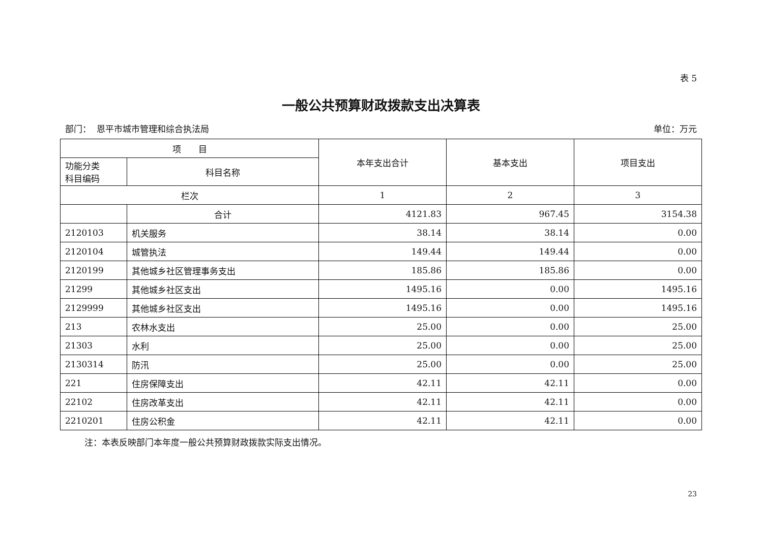表 5
一般公共预算财政拨款支出决算表
部门： 恩平市城市管理和综合执法局 单位：万元
| 项 目 | | 本年支出合计 | 基本支出 | 项目支出 |
| --- | --- | --- | --- | --- |
| 功能分类 科目编码 | 科目名称 | | | |
| 栏次 | | 1 | 2 | 3 |
| | 合计 | 4121.83 | 967.45 | 3154.38 |
| 2120103 | 机关服务 | 38.14 | 38.14 | 0.00 |
| 2120104 | 城管执法 | 149.44 | 149.44 | 0.00 |
| 2120199 | 其他城乡社区管理事务支出 | 185.86 | 185.86 | 0.00 |
| 21299 | 其他城乡社区支出 | 1495.16 | 0.00 | 1495.16 |
| 2129999 | 其他城乡社区支出 | 1495.16 | 0.00 | 1495.16 |
| 213 | 农林水支出 | 25.00 | 0.00 | 25.00 |
| 21303 | 水利 | 25.00 | 0.00 | 25.00 |
| 2130314 | 防汛 | 25.00 | 0.00 | 25.00 |
| 221 | 住房保障支出 | 42.11 | 42.11 | 0.00 |
| 22102 | 住房改革支出 | 42.11 | 42.11 | 0.00 |
| 2210201 | 住房公积金 | 42.11 | 42.11 | 0.00 |
注：本表反映部门本年度一般公共预算财政拨款实际支出情况。
23